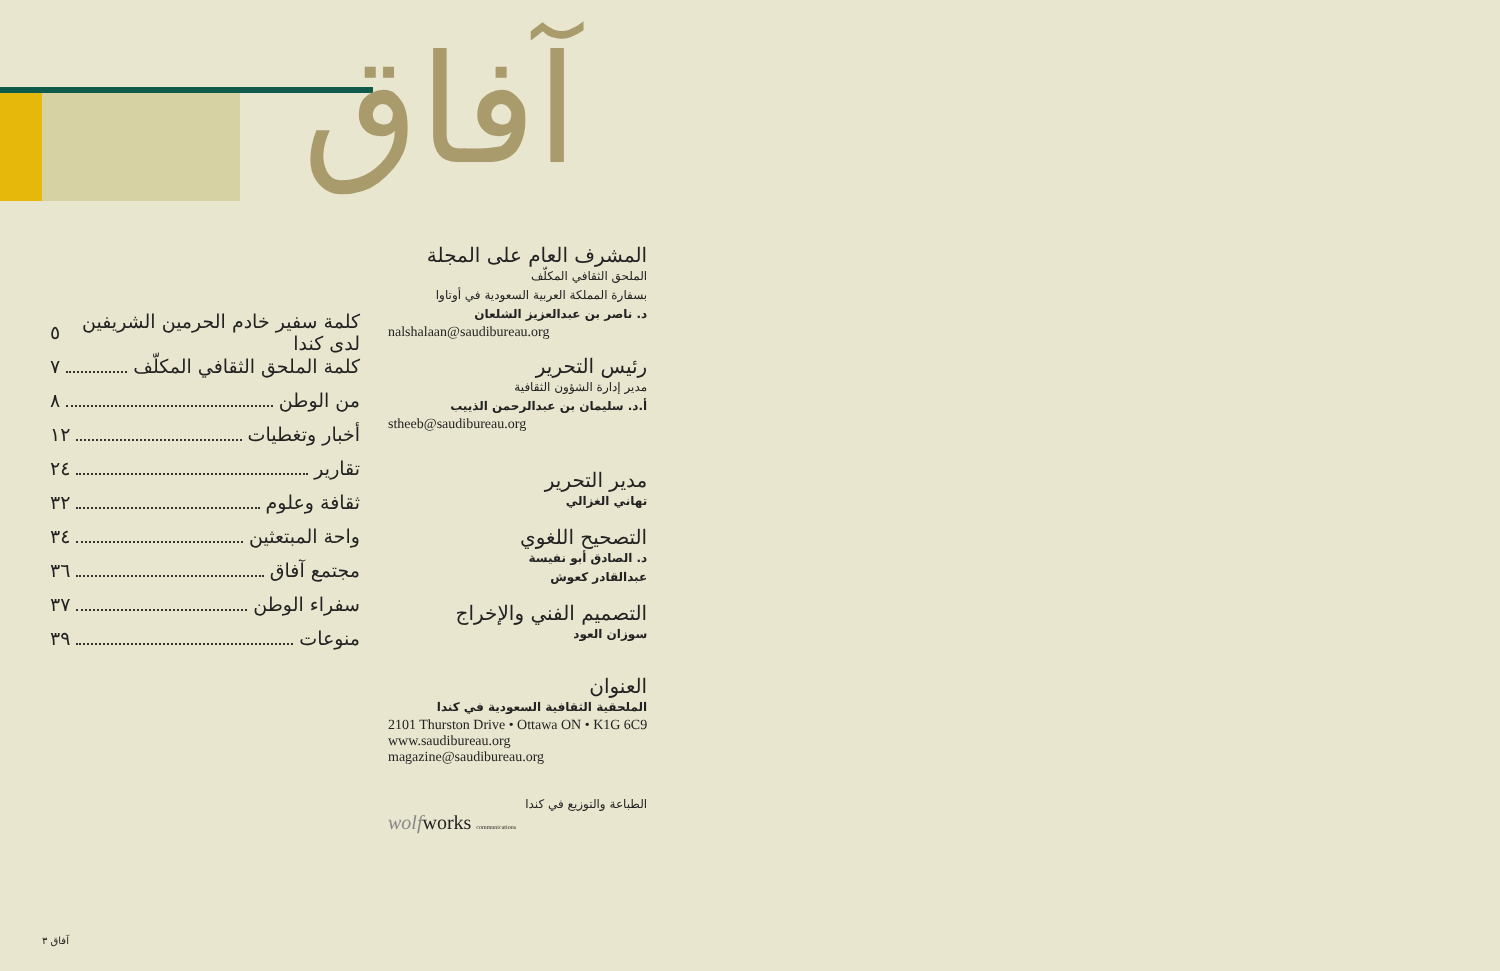كلمة سفير خادم الحرمين الشريفين لدى كندا ٥
كلمة الملحق الثقافي المكلّف ٧
من الوطن ٨
أخبار وتغطيات ١٢
تقارير ٢٤
ثقافة وعلوم ٣٢
واحة المبتعثين ٣٤
مجتمع آفاق ٣٦
سفراء الوطن ٣٧
منوعات ٣٩
آفاق
المشرف العام على المجلة
الملحق الثقافي المكلّف
بسفارة المملكة العربية السعودية في أوتاوا
د. ناصر بن عبدالعزيز الشلعان
nalshalaan@saudibureau.org
رئيس التحرير
مدير إدارة الشؤون الثقافية
أ.د. سليمان بن عبدالرحمن الذييب
stheeb@saudibureau.org
مدير التحرير
تهاني الغزالي
التصحيح اللغوي
د. الصادق أبو نفيسة
عبدالقادر كعوش
التصميم الفني والإخراج
سوزان العود
العنوان
الملحقية الثقافية السعودية في كندا
2101 Thurston Drive • Ottawa ON • K1G 6C9
www.saudibureau.org
magazine@saudibureau.org
الطباعة والتوزيع في كندا
wolfworks communications
آفاق ٣